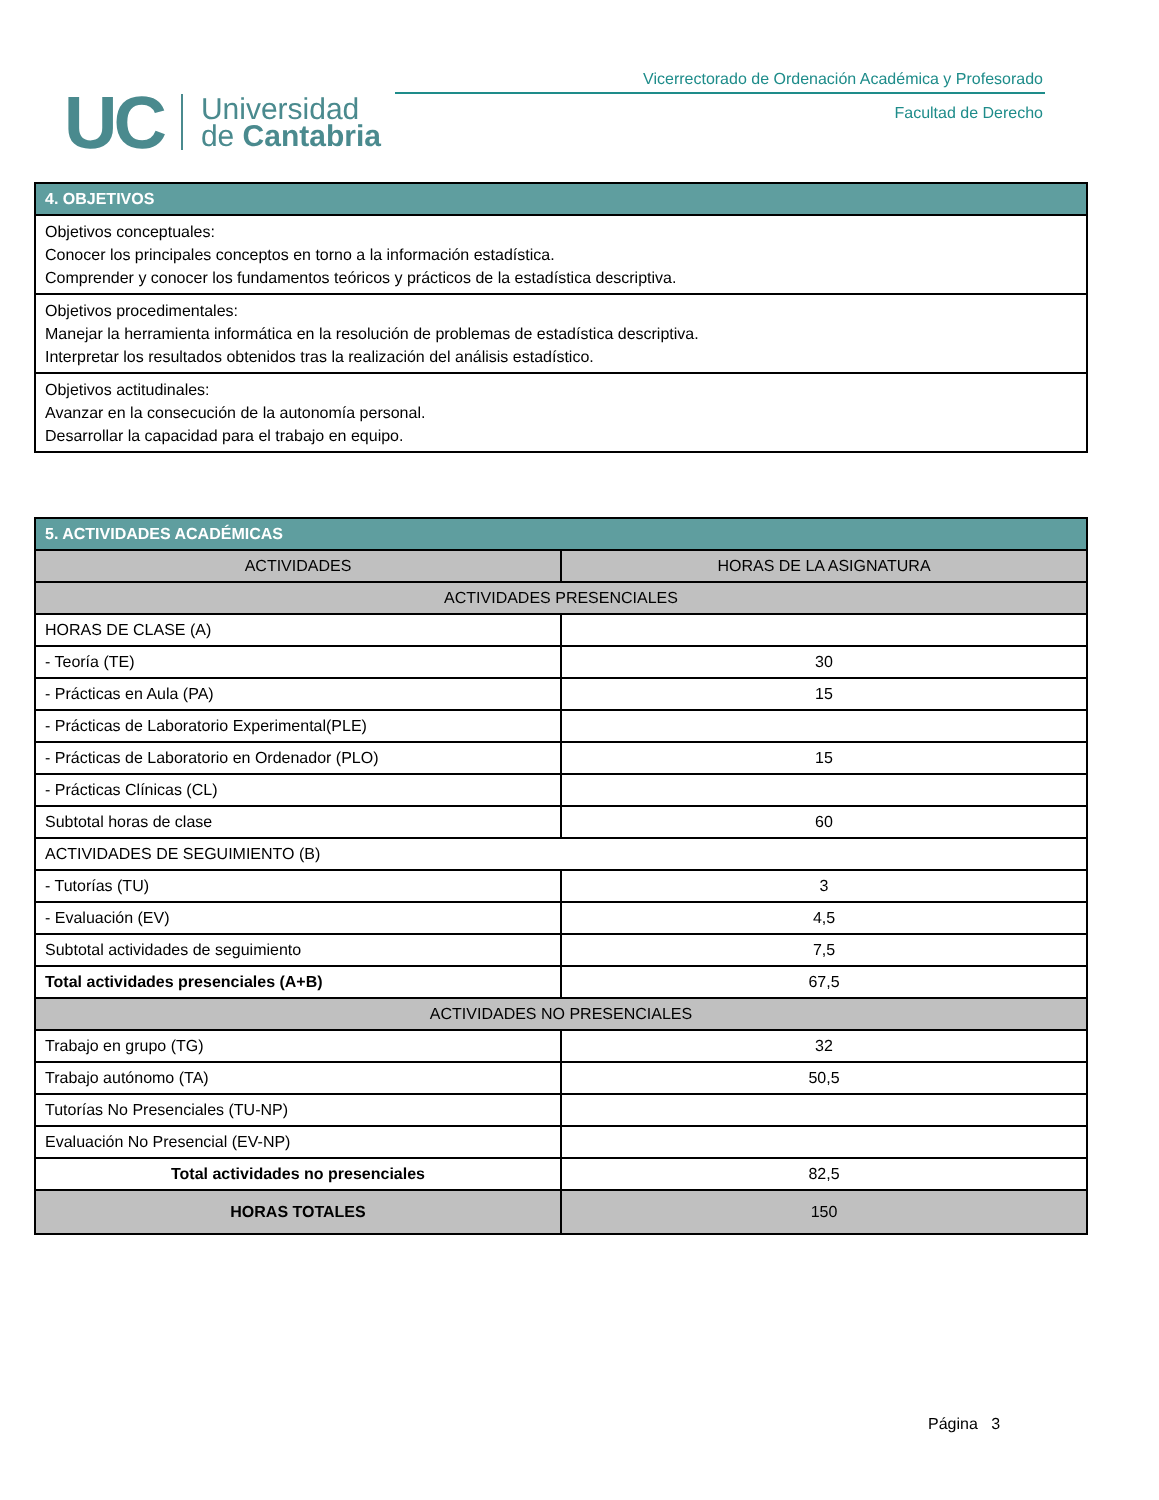UC Universidad
de Cantabria
Vicerrectorado de Ordenación Académica y Profesorado
Facultad de Derecho
| 4. OBJETIVOS |
| --- |
| Objetivos conceptuales: Conocer los principales conceptos en torno a la información estadística. Comprender y conocer los fundamentos teóricos y prácticos de la estadística descriptiva. |
| Objetivos procedimentales: Manejar la herramienta informática en la resolución de problemas de estadística descriptiva. Interpretar los resultados obtenidos tras la realización del análisis estadístico. |
| Objetivos actitudinales: Avanzar en la consecución de la autonomía personal. Desarrollar la capacidad para el trabajo en equipo. |
| 5. ACTIVIDADES ACADÉMICAS | |
| --- | --- |
| ACTIVIDADES | HORAS DE LA ASIGNATURA |
| ACTIVIDADES PRESENCIALES | |
| HORAS DE CLASE (A) | |
| - Teoría (TE) | 30 |
| - Prácticas en Aula (PA) | 15 |
| - Prácticas de Laboratorio Experimental(PLE) | |
| - Prácticas de Laboratorio en Ordenador (PLO) | 15 |
| - Prácticas Clínicas (CL) | |
| Subtotal horas de clase | 60 |
| ACTIVIDADES DE SEGUIMIENTO (B) | |
| - Tutorías (TU) | 3 |
| - Evaluación (EV) | 4,5 |
| Subtotal actividades de seguimiento | 7,5 |
| Total actividades presenciales (A+B) | 67,5 |
| ACTIVIDADES NO PRESENCIALES | |
| Trabajo en grupo (TG) | 32 |
| Trabajo autónomo (TA) | 50,5 |
| Tutorías No Presenciales (TU-NP) | |
| Evaluación No Presencial (EV-NP) | |
| Total actividades no presenciales | 82,5 |
| HORAS TOTALES | 150 |
Página 3